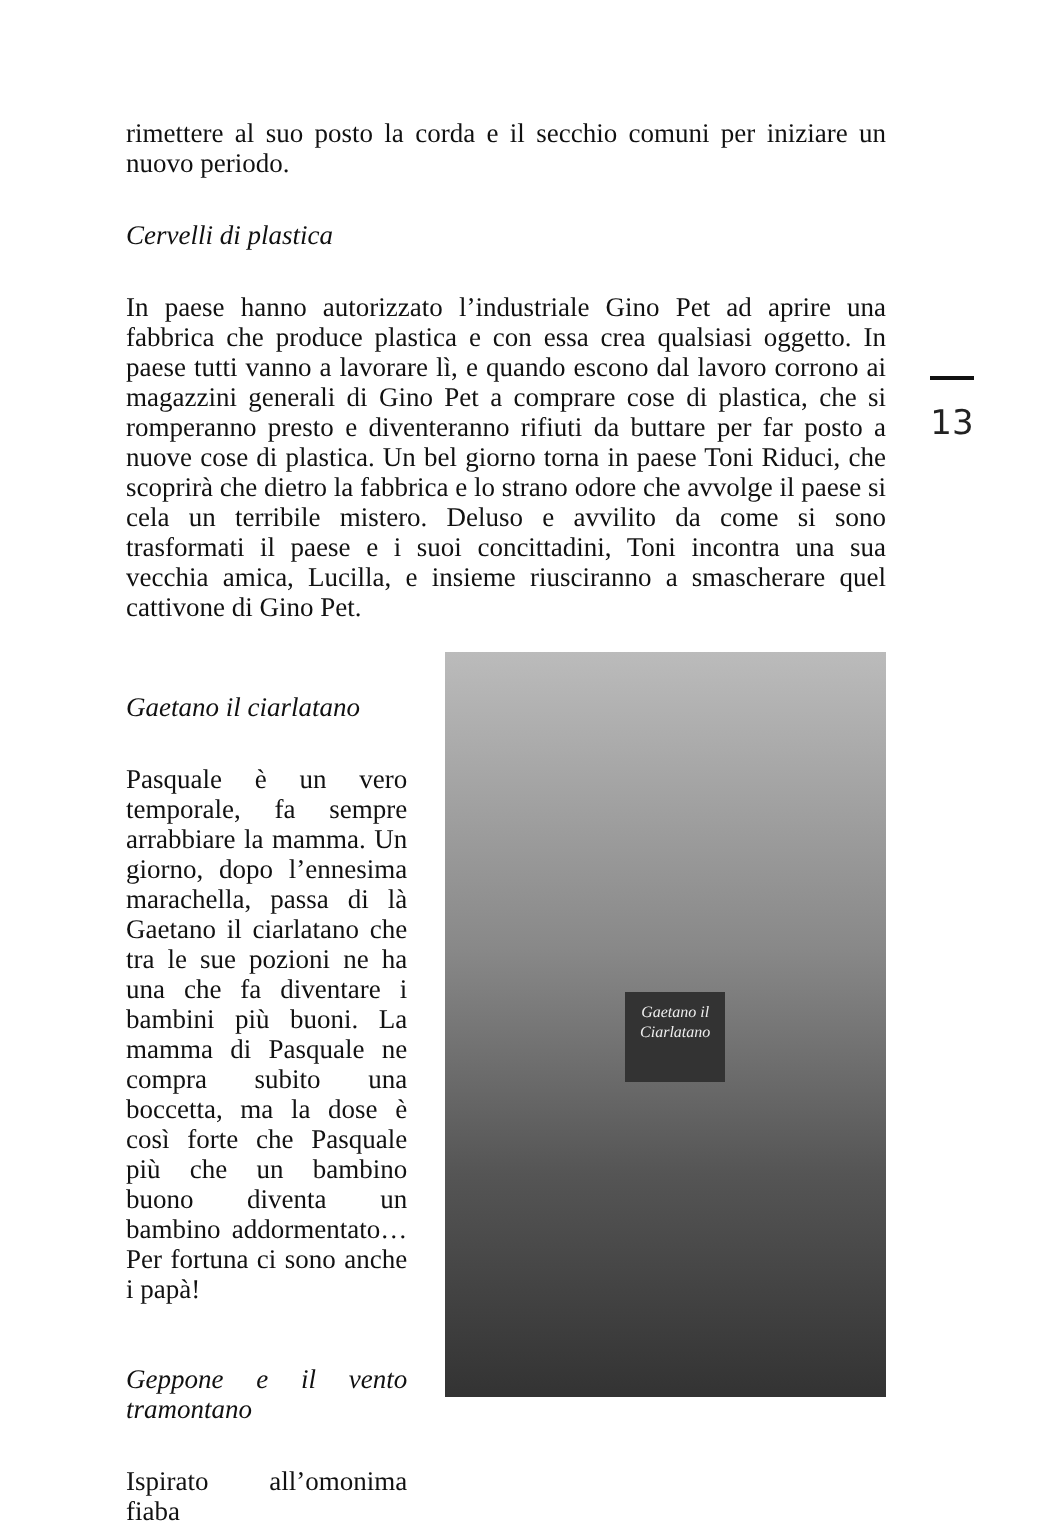rimettere al suo posto la corda e il secchio comuni per iniziare un nuovo periodo.
Cervelli di plastica
In paese hanno autorizzato l’industriale Gino Pet ad aprire una fabbrica che produce plastica e con essa crea qualsiasi oggetto. In paese tutti vanno a lavorare lì, e quando escono dal lavoro corrono ai magazzini generali di Gino Pet a comprare cose di plastica, che si romperanno presto e diventeranno rifiuti da buttare per far posto a nuove cose di plastica. Un bel giorno torna in paese Toni Riduci, che scoprirà che dietro la fabbrica e lo strano odore che avvolge il paese si cela un terribile mistero. Deluso e avvilito da come si sono trasformati il paese e i suoi concittadini, Toni incontra una sua vecchia amica, Lucilla, e insieme riusciranno a smascherare quel cattivone di Gino Pet.
Gaetano il ciarlatano
Pasquale è un vero temporale, fa sempre arrabbiare la mamma. Un giorno, dopo l’ennesima marachella, passa di là Gaetano il ciarlatano che tra le sue pozioni ne ha una che fa diventare i bambini più buoni. La mamma di Pasquale ne compra subito una boccetta, ma la dose è così forte che Pasquale più che un bambino buono diventa un bambino addormentato… Per fortuna ci sono anche i papà!
Geppone e il vento tramontano
Ispirato all’omonima fiaba
Gaetano il Ciarlatano
13